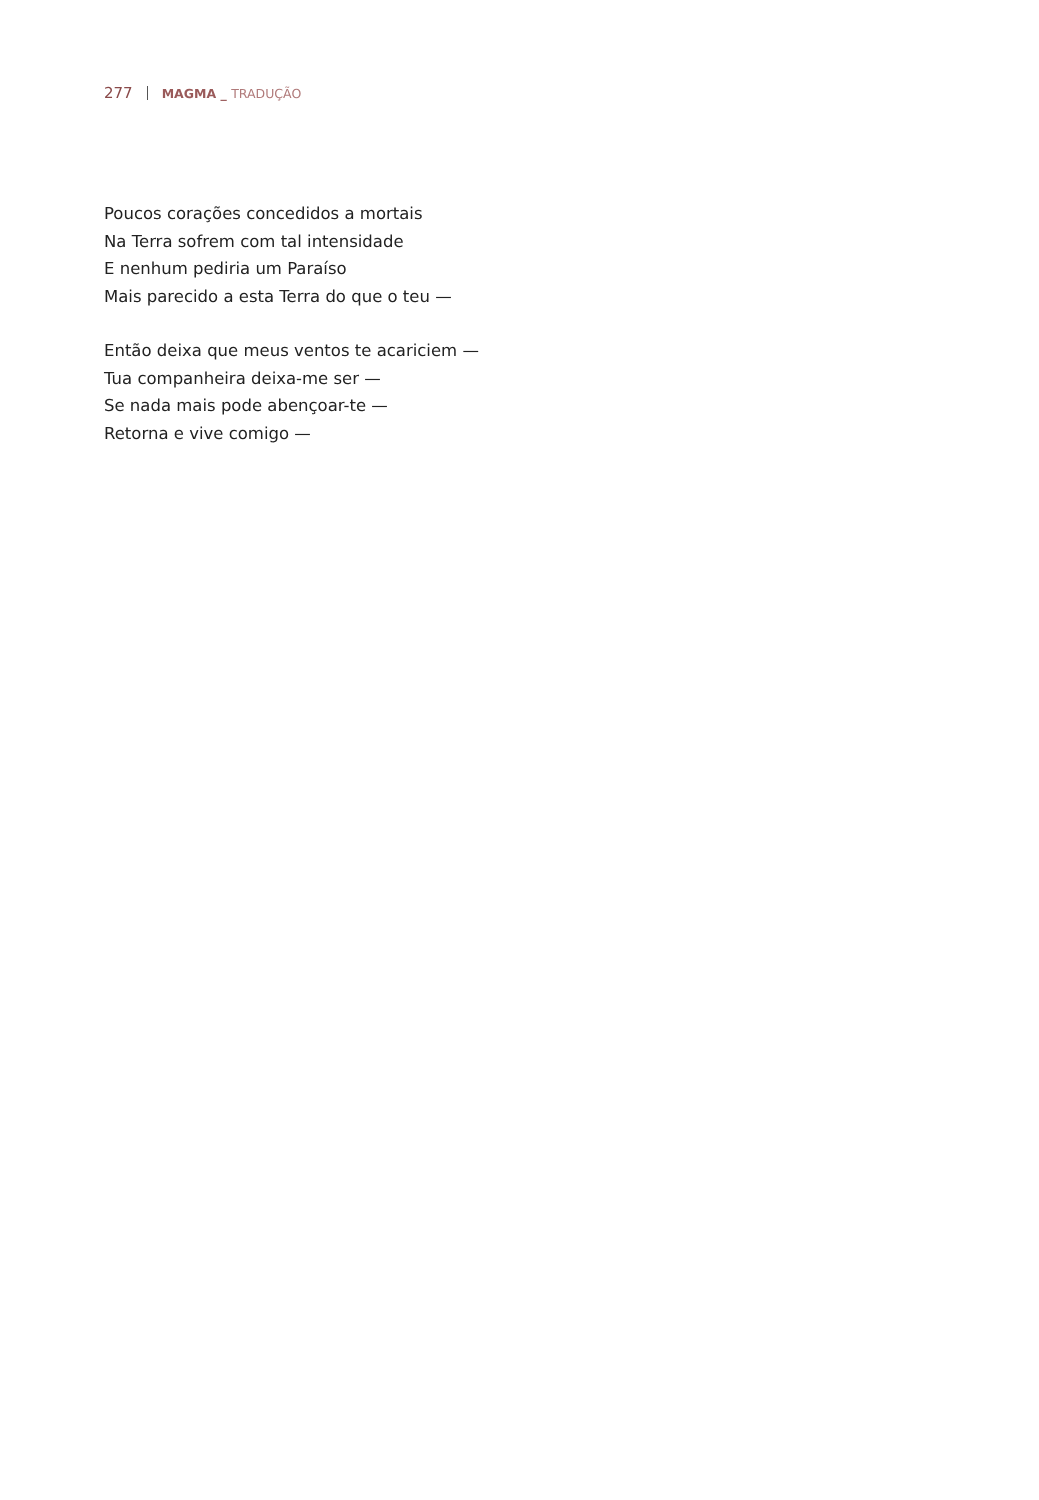277 MAGMA _ TRADUÇÃO
Poucos corações concedidos a mortais
Na Terra sofrem com tal intensidade
E nenhum pediria um Paraíso
Mais parecido a esta Terra do que o teu —
Então deixa que meus ventos te acariciem —
Tua companheira deixa-me ser —
Se nada mais pode abençoar-te —
Retorna e vive comigo —